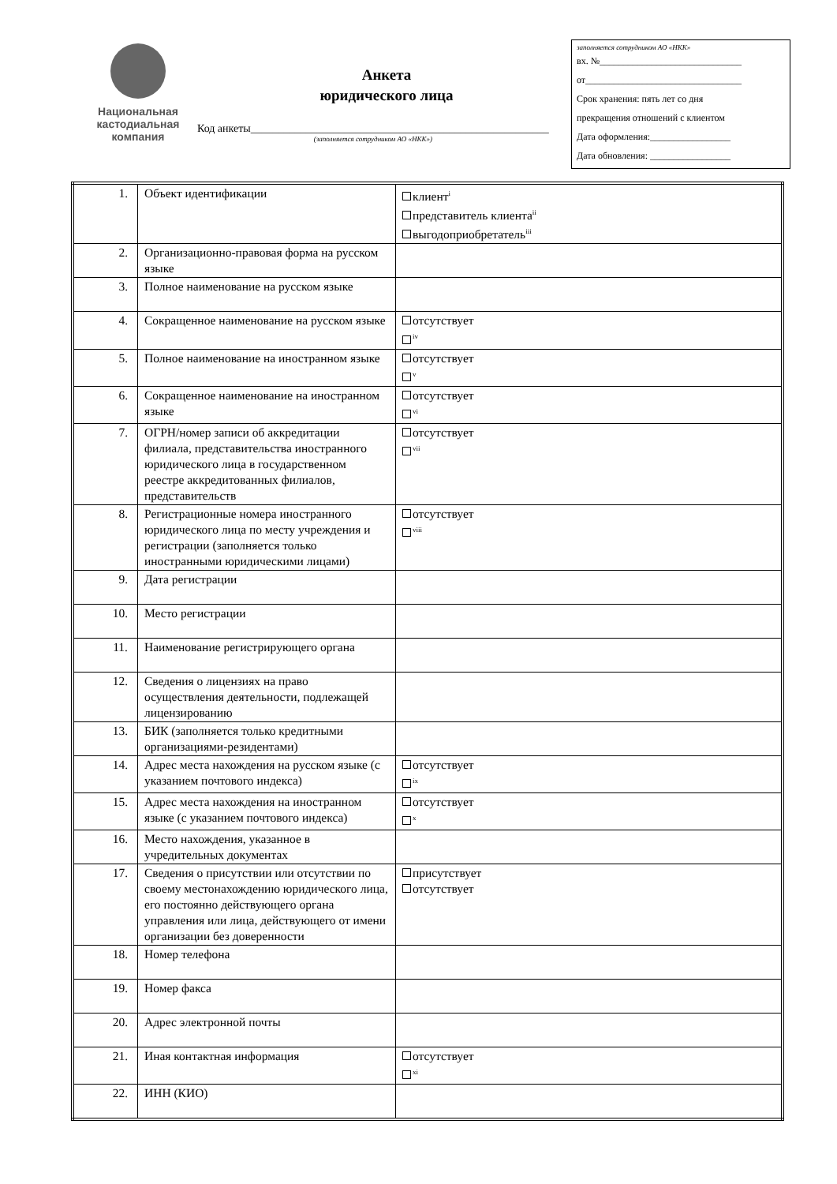Национальная
кастодиальная
компания
Анкета
юридического лица
Код анкеты______________________________________________________
(заполняется сотрудником АО «НКК»)
заполняется сотрудником АО «НКК»
вх. №______________________________
от_________________________________
Срок хранения: пять лет со дня
прекращения отношений с клиентом
Дата оформления:_________________
Дата обновления: _________________
| 1. | Объект идентификации | клиент<sup>i</sup> представитель клиента<sup>ii</sup> выгодоприобретатель<sup>iii</sup> |
| 2. | Организационно-правовая форма на русском языке | |
| 3. | Полное наименование на русском языке | |
| 4. | Сокращенное наименование на русском языке | отсутствует <sup>iv</sup> |
| 5. | Полное наименование на иностранном языке | отсутствует <sup>v</sup> |
| 6. | Сокращенное наименование на иностранном языке | отсутствует <sup>vi</sup> |
| 7. | ОГРН/номер записи об аккредитации филиала, представительства иностранного юридического лица в государственном реестре аккредитованных филиалов, представительств | отсутствует <sup>vii</sup> |
| 8. | Регистрационные номера иностранного юридического лица по месту учреждения и регистрации (заполняется только иностранными юридическими лицами) | отсутствует <sup>viii</sup> |
| 9. | Дата регистрации | |
| 10. | Место регистрации | |
| 11. | Наименование регистрирующего органа | |
| 12. | Сведения о лицензиях на право осуществления деятельности, подлежащей лицензированию | |
| 13. | БИК (заполняется только кредитными организациями-резидентами) | |
| 14. | Адрес места нахождения на русском языке (с указанием почтового индекса) | отсутствует <sup>ix</sup> |
| 15. | Адрес места нахождения на иностранном языке (с указанием почтового индекса) | отсутствует <sup>x</sup> |
| 16. | Место нахождения, указанное в учредительных документах | |
| 17. | Сведения о присутствии или отсутствии по своему местонахождению юридического лица, его постоянно действующего органа управления или лица, действующего от имени организации без доверенности | присутствует отсутствует |
| 18. | Номер телефона | |
| 19. | Номер факса | |
| 20. | Адрес электронной почты | |
| 21. | Иная контактная информация | отсутствует <sup>xi</sup> |
| 22. | ИНН (КИО) | |